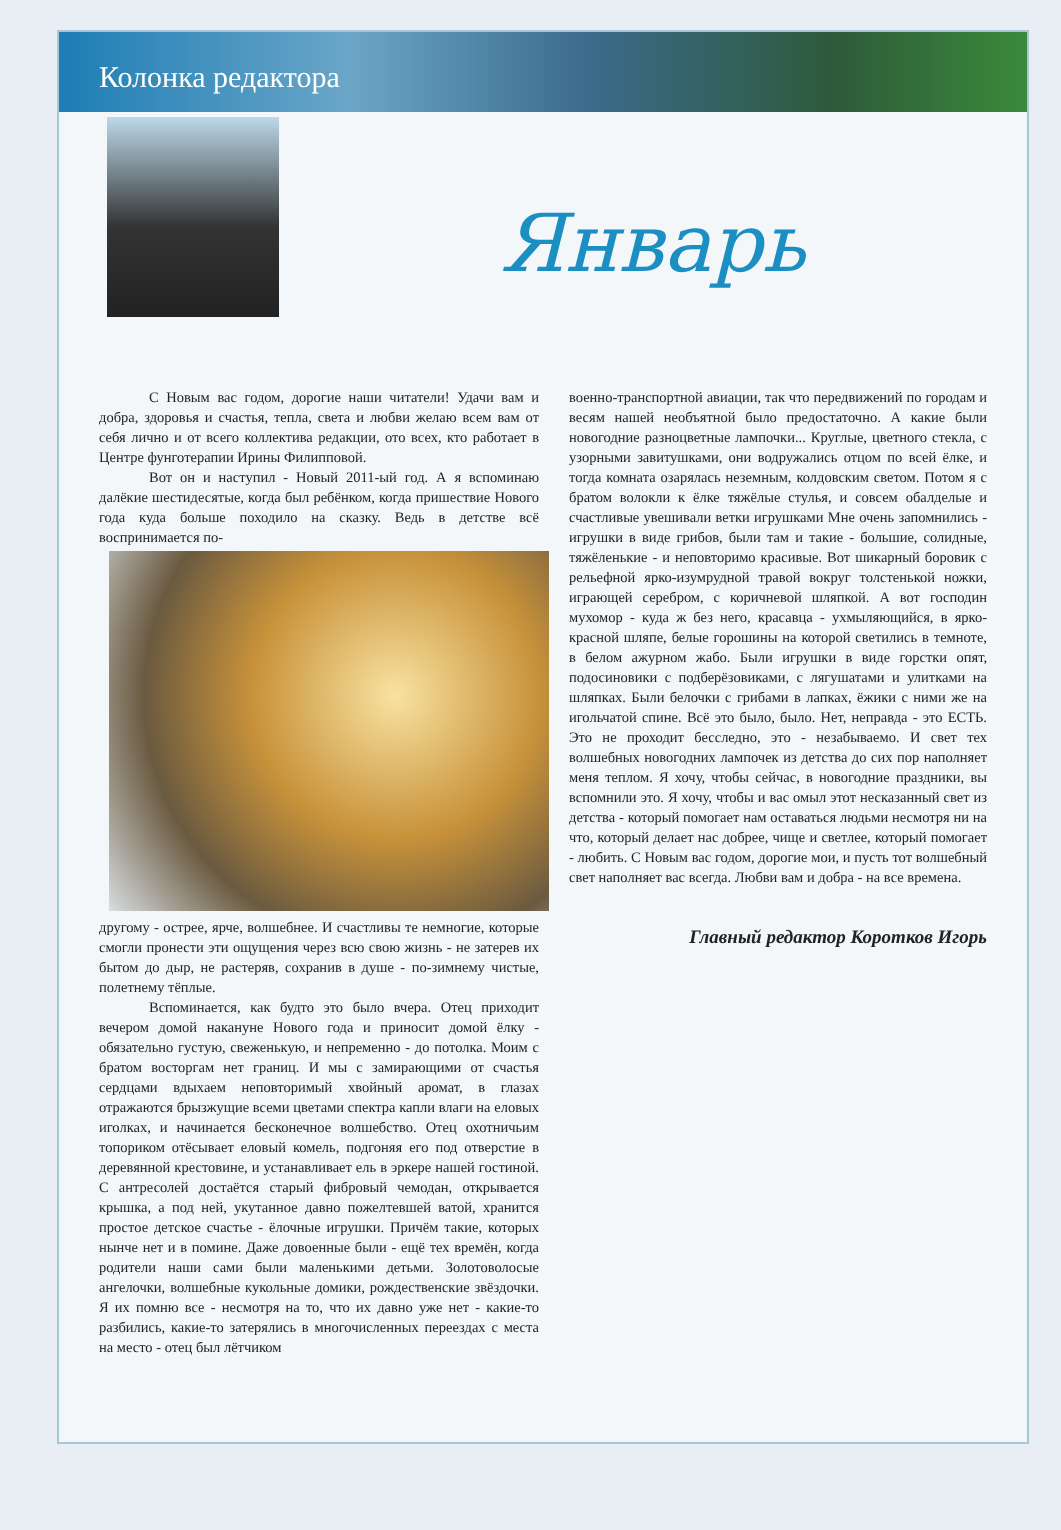Колонка редактора
Январь
С Новым вас годом, дорогие наши читатели! Удачи вам и добра, здоровья и счастья, тепла, света и любви желаю всем вам от себя лично и от всего коллектива редакции, ото всех, кто работает в Центре фунготерапии Ирины Филипповой.
Вот он и наступил - Новый 2011-ый год. А я вспоминаю далёкие шестидесятые, когда был ребёнком, когда пришествие Нового года куда больше походило на сказку. Ведь в детстве всё воспринимается по-
другому - острее, ярче, волшебнее. И счастливы те немногие, которые смогли пронести эти ощущения через всю свою жизнь - не затерев их бытом до дыр, не растеряв, сохранив в душе - по-зимнему чистые, полетнему тёплые.
Вспоминается, как будто это было вчера. Отец приходит вечером домой накануне Нового года и приносит домой ёлку - обязательно густую, свеженькую, и непременно - до потолка. Моим с братом восторгам нет границ. И мы с замирающими от счастья сердцами вдыхаем неповторимый хвойный аромат, в глазах отражаются брызжущие всеми цветами спектра капли влаги на еловых иголках, и начинается бесконечное волшебство. Отец охотничьим топориком отёсывает еловый комель, подгоняя его под отверстие в деревянной крестовине, и устанавливает ель в эркере нашей гостиной. С антресолей достаётся старый фибровый чемодан, открывается крышка, а под ней, укутанное давно пожелтевшей ватой, хранится простое детское счастье - ёлочные игрушки. Причём такие, которых нынче нет и в помине. Даже довоенные были - ещё тех времён, когда родители наши сами были маленькими детьми. Золотоволосые ангелочки, волшебные кукольные домики, рождественские звёздочки. Я их помню все - несмотря на то, что их давно уже нет - какие-то разбились, какие-то затерялись в многочисленных переездах с места на место - отец был лётчиком
военно-транспортной авиации, так что передвижений по городам и весям нашей необъятной было предостаточно. А какие были новогодние разноцветные лампочки... Круглые, цветного стекла, с узорными завитушками, они водружались отцом по всей ёлке, и тогда комната озарялась неземным, колдовским светом. Потом я с братом волокли к ёлке тяжёлые стулья, и совсем обалделые и счастливые увешивали ветки игрушками Мне очень запомнились - игрушки в виде грибов, были там и такие - большие, солидные, тяжёленькие - и неповторимо красивые. Вот шикарный боровик с рельефной ярко-изумрудной травой вокруг толстенькой ножки, играющей серебром, с коричневой шляпкой. А вот господин мухомор - куда ж без него, красавца - ухмыляющийся, в ярко-красной шляпе, белые горошины на которой светились в темноте, в белом ажурном жабо. Были игрушки в виде горстки опят, подосиновики с подберёзовиками, с лягушатами и улитками на шляпках. Были белочки с грибами в лапках, ёжики с ними же на игольчатой спине. Всё это было, было. Нет, неправда - это ЕСТЬ. Это не проходит бесследно, это - незабываемо. И свет тех волшебных новогодних лампочек из детства до сих пор наполняет меня теплом. Я хочу, чтобы сейчас, в новогодние праздники, вы вспомнили это. Я хочу, чтобы и вас омыл этот несказанный свет из детства - который помогает нам оставаться людьми несмотря ни на что, который делает нас добрее, чище и светлее, который помогает - любить. С Новым вас годом, дорогие мои, и пусть тот волшебный свет наполняет вас всегда. Любви вам и добра - на все времена.
Главный редактор Коротков Игорь